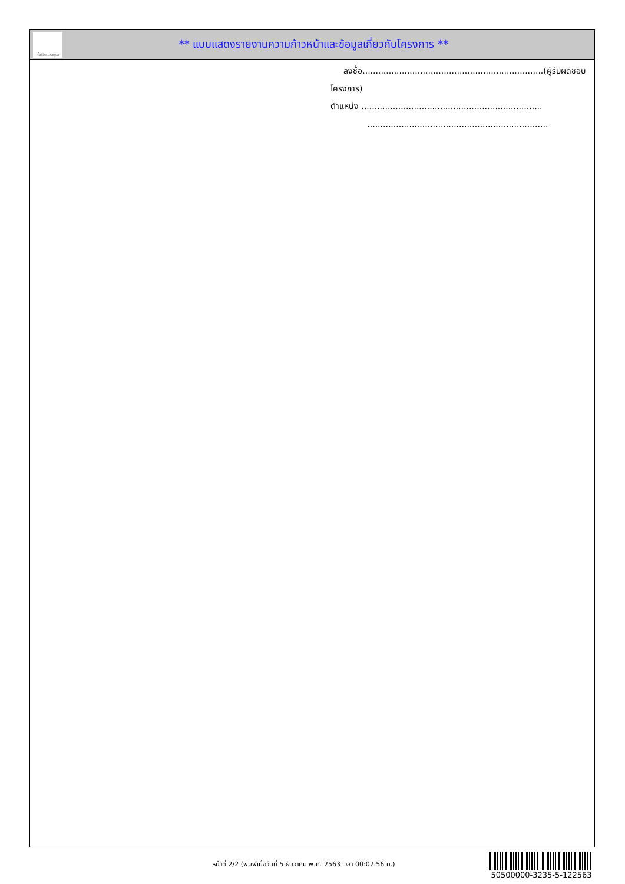ทั้งชีวิต..เราดูแล
** แบบแสดงรายงานความก้าวหน้าและข้อมูลเกี่ยวกับโครงการ **
ลงชื่อ.....................................................................(ผู้รับผิดชอบโครงการ)
ตำแหน่ง .....................................................................
.....................................................................
หน้าที่ 2/2 (พิมพ์เมื่อวันที่ 5 ธันวาคม พ.ศ. 2563 เวลา 00:07:56 น.)
50500000-3235-5-122563